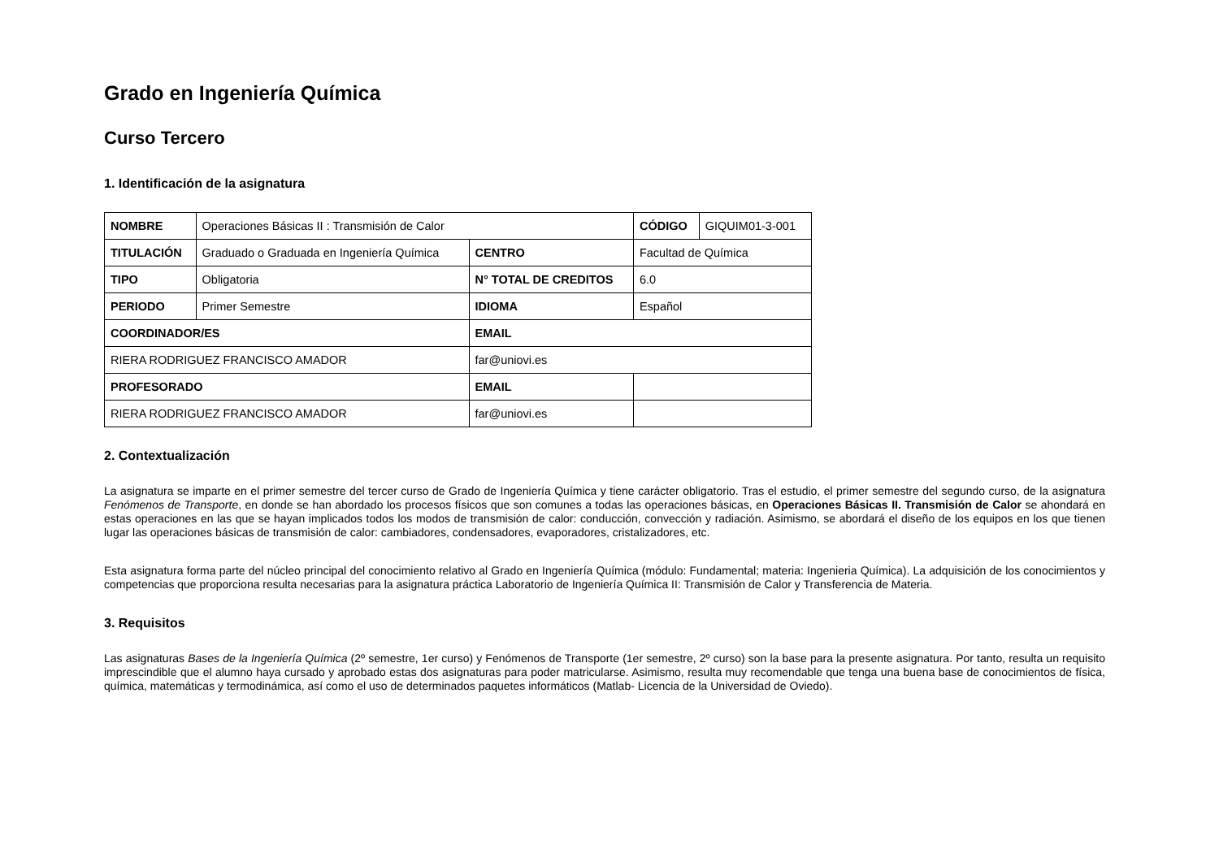Grado en Ingeniería Química
Curso Tercero
1. Identificación de la asignatura
| NOMBRE | Operaciones Básicas II : Transmisión de Calor | | CÓDIGO | GIQUIM01-3-001 |
| TITULACIÓN | Graduado o Graduada en Ingeniería Química | CENTRO | Facultad de Química | |
| TIPO | Obligatoria | N° TOTAL DE CREDITOS | 6.0 | |
| PERIODO | Primer Semestre | IDIOMA | Español | |
| COORDINADOR/ES | | EMAIL | | |
| RIERA RODRIGUEZ FRANCISCO AMADOR | | far@uniovi.es | | |
| PROFESORADO | | EMAIL | | |
| RIERA RODRIGUEZ FRANCISCO AMADOR | | far@uniovi.es | | |
2. Contextualización
La asignatura se imparte en el primer semestre del tercer curso de Grado de Ingeniería Química y tiene carácter obligatorio. Tras el estudio, el primer semestre del segundo curso, de la asignatura Fenómenos de Transporte, en donde se han abordado los procesos físicos que son comunes a todas las operaciones básicas, en Operaciones Básicas II. Transmisión de Calor se ahondará en estas operaciones en las que se hayan implicados todos los modos de transmisión de calor: conducción, convección y radiación. Asimismo, se abordará el diseño de los equipos en los que tienen lugar las operaciones básicas de transmisión de calor: cambiadores, condensadores, evaporadores, cristalizadores, etc.
Esta asignatura forma parte del núcleo principal del conocimiento relativo al Grado en Ingeniería Química (módulo: Fundamental; materia: Ingenieria Química). La adquisición de los conocimientos y competencias que proporciona resulta necesarias para la asignatura práctica Laboratorio de Ingeniería Química II: Transmisión de Calor y Transferencia de Materia.
3. Requisitos
Las asignaturas Bases de la Ingeniería Química (2º semestre, 1er curso) y Fenómenos de Transporte (1er semestre, 2º curso) son la base para la presente asignatura. Por tanto, resulta un requisito imprescindible que el alumno haya cursado y aprobado estas dos asignaturas para poder matricularse. Asimismo, resulta muy recomendable que tenga una buena base de conocimientos de física, química, matemáticas y termodinámica, así como el uso de determinados paquetes informáticos (Matlab- Licencia de la Universidad de Oviedo).